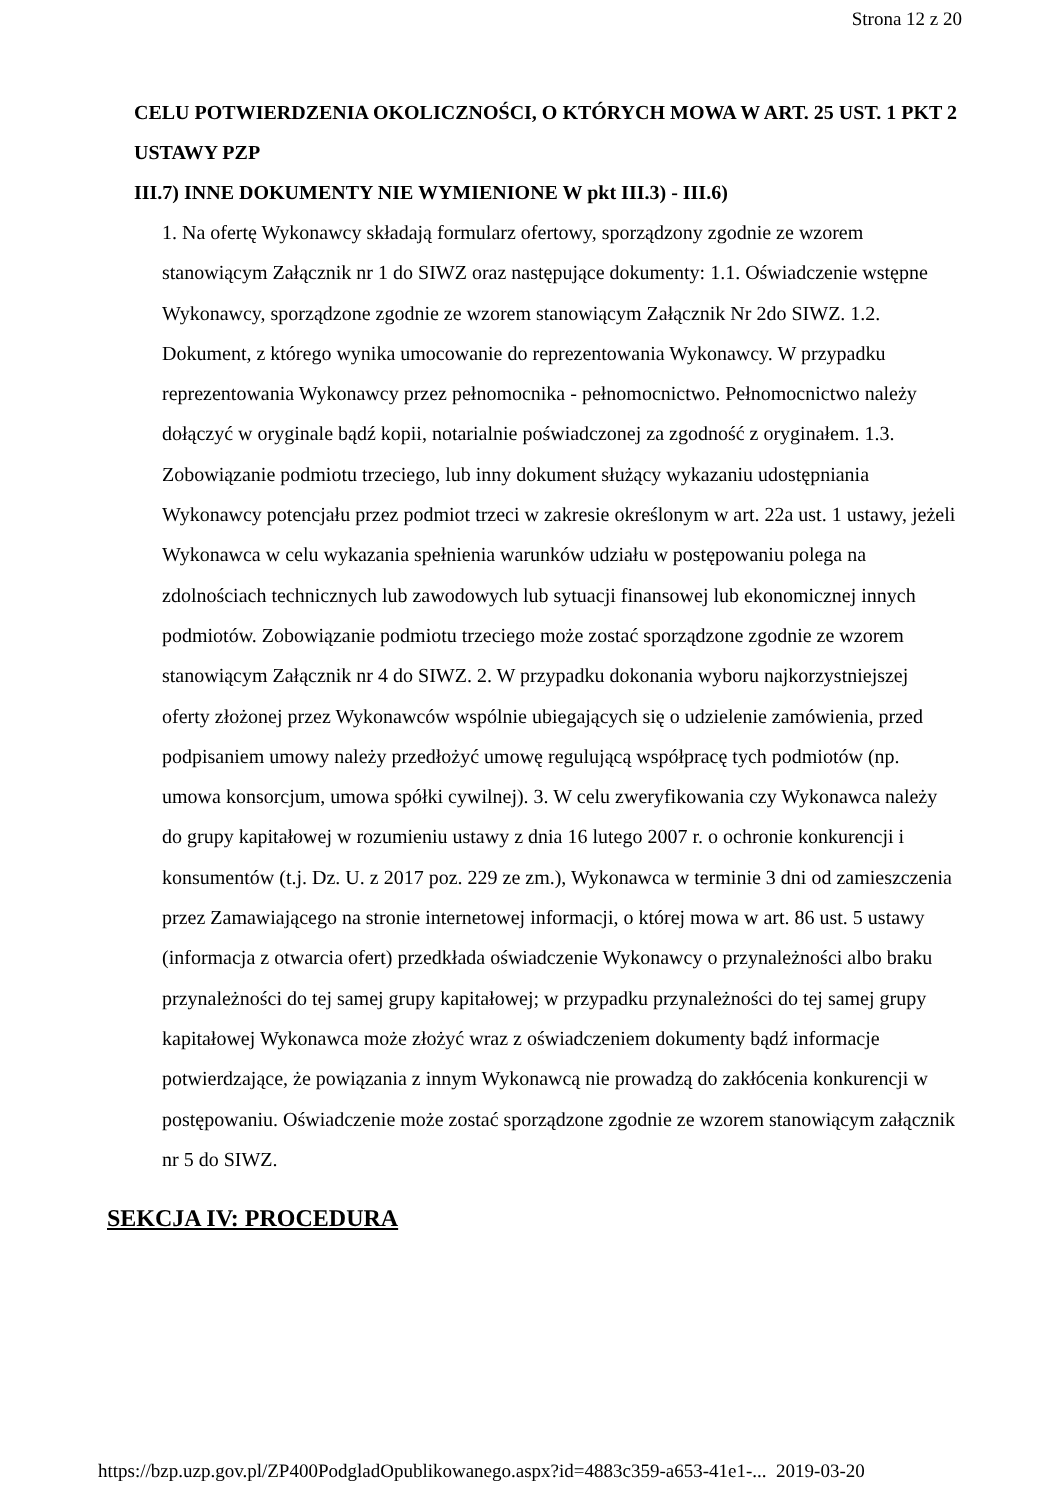Strona 12 z 20
CELU POTWIERDZENIA OKOLICZNOŚCI, O KTÓRYCH MOWA W ART. 25 UST. 1 PKT 2 USTAWY PZP
III.7) INNE DOKUMENTY NIE WYMIENIONE W pkt III.3) - III.6)
1. Na ofertę Wykonawcy składają formularz ofertowy, sporządzony zgodnie ze wzorem stanowiącym Załącznik nr 1 do SIWZ oraz następujące dokumenty: 1.1. Oświadczenie wstępne Wykonawcy, sporządzone zgodnie ze wzorem stanowiącym Załącznik Nr 2do SIWZ. 1.2. Dokument, z którego wynika umocowanie do reprezentowania Wykonawcy. W przypadku reprezentowania Wykonawcy przez pełnomocnika - pełnomocnictwo. Pełnomocnictwo należy dołączyć w oryginale bądź kopii, notarialnie poświadczonej za zgodność z oryginałem. 1.3. Zobowiązanie podmiotu trzeciego, lub inny dokument służący wykazaniu udostępniania Wykonawcy potencjału przez podmiot trzeci w zakresie określonym w art. 22a ust. 1 ustawy, jeżeli Wykonawca w celu wykazania spełnienia warunków udziału w postępowaniu polega na zdolnościach technicznych lub zawodowych lub sytuacji finansowej lub ekonomicznej innych podmiotów. Zobowiązanie podmiotu trzeciego może zostać sporządzone zgodnie ze wzorem stanowiącym Załącznik nr 4 do SIWZ. 2. W przypadku dokonania wyboru najkorzystniejszej oferty złożonej przez Wykonawców wspólnie ubiegających się o udzielenie zamówienia, przed podpisaniem umowy należy przedłożyć umowę regulującą współpracę tych podmiotów (np. umowa konsorcjum, umowa spółki cywilnej). 3. W celu zweryfikowania czy Wykonawca należy do grupy kapitałowej w rozumieniu ustawy z dnia 16 lutego 2007 r. o ochronie konkurencji i konsumentów (t.j. Dz. U. z 2017 poz. 229 ze zm.), Wykonawca w terminie 3 dni od zamieszczenia przez Zamawiającego na stronie internetowej informacji, o której mowa w art. 86 ust. 5 ustawy (informacja z otwarcia ofert) przedkłada oświadczenie Wykonawcy o przynależności albo braku przynależności do tej samej grupy kapitałowej; w przypadku przynależności do tej samej grupy kapitałowej Wykonawca może złożyć wraz z oświadczeniem dokumenty bądź informacje potwierdzające, że powiązania z innym Wykonawcą nie prowadzą do zakłócenia konkurencji w postępowaniu. Oświadczenie może zostać sporządzone zgodnie ze wzorem stanowiącym załącznik nr 5 do SIWZ.
SEKCJA IV: PROCEDURA
https://bzp.uzp.gov.pl/ZP400PodgladOpublikowanego.aspx?id=4883c359-a653-41e1-... 2019-03-20